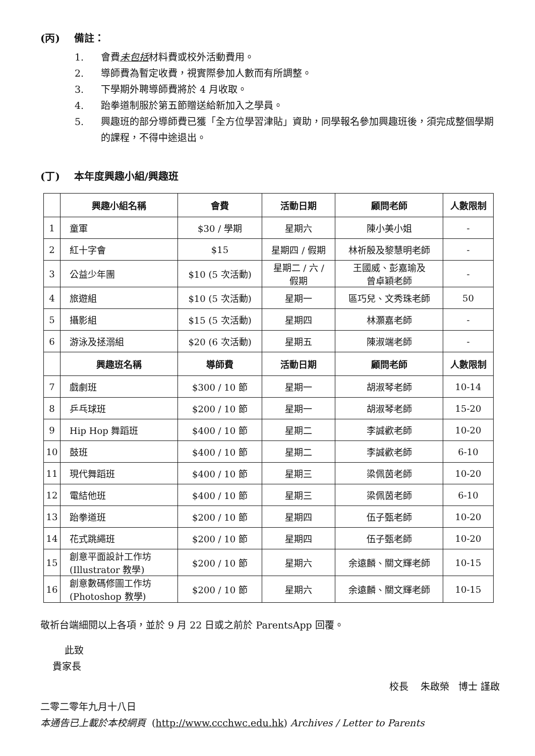(丙) 備註：
1. 會費未包括材料費或校外活動費用。
2. 導師費為暫定收費，視實際參加人數而有所調整。
3. 下學期外聘導師費將於 4 月收取。
4. 跆拳道制服於第五節贈送給新加入之學員。
5. 興趣班的部分導師費已獲「全方位學習津貼」資助，同學報名參加興趣班後，須完成整個學期的課程，不得中途退出。
(丁) 本年度興趣小組/興趣班
| | 興趣小組名稱 | 會費 | 活動日期 | 顧問老師 | 人數限制 |
| --- | --- | --- | --- | --- | --- |
| 1 | 童軍 | $30 / 學期 | 星期六 | 陳小美小姐 | - |
| 2 | 紅十字會 | $15 | 星期四 / 假期 | 林祈殷及黎慧明老師 | - |
| 3 | 公益少年團 | $10 (5 次活動) | 星期二 / 六 / 假期 | 王國威、彭嘉瑜及 曾卓穎老師 | - |
| 4 | 旅遊組 | $10 (5 次活動) | 星期一 | 區巧兒、文秀珠老師 | 50 |
| 5 | 攝影組 | $15 (5 次活動) | 星期四 | 林灝嘉老師 | - |
| 6 | 游泳及拯溺組 | $20 (6 次活動) | 星期五 | 陳淑端老師 | - |
| | 興趣班名稱 | 導師費 | 活動日期 | 顧問老師 | 人數限制 |
| 7 | 戲劇班 | $300 / 10 節 | 星期一 | 胡淑琴老師 | 10-14 |
| 8 | 乒乓球班 | $200 / 10 節 | 星期一 | 胡淑琴老師 | 15-20 |
| 9 | Hip Hop 舞蹈班 | $400 / 10 節 | 星期二 | 李誠歡老師 | 10-20 |
| 10 | 鼓班 | $400 / 10 節 | 星期二 | 李誠歡老師 | 6-10 |
| 11 | 現代舞蹈班 | $400 / 10 節 | 星期三 | 梁佩茵老師 | 10-20 |
| 12 | 電結他班 | $400 / 10 節 | 星期三 | 梁佩茵老師 | 6-10 |
| 13 | 跆拳道班 | $200 / 10 節 | 星期四 | 伍子甄老師 | 10-20 |
| 14 | 花式跳繩班 | $200 / 10 節 | 星期四 | 伍子甄老師 | 10-20 |
| 15 | 創意平面設計工作坊 (Illustrator 教學) | $200 / 10 節 | 星期六 | 余遠麟、關文輝老師 | 10-15 |
| 16 | 創意數碼修圖工作坊 (Photoshop 教學) | $200 / 10 節 | 星期六 | 余遠麟、關文輝老師 | 10-15 |
敬祈台端細閱以上各項，並於 9 月 22 日或之前於 ParentsApp 回覆。
此致
貴家長
校長 朱啟榮 博士 謹啟
二零二零年九月十八日
本通告已上載於本校網頁 (http://www.ccchwc.edu.hk) Archives / Letter to Parents